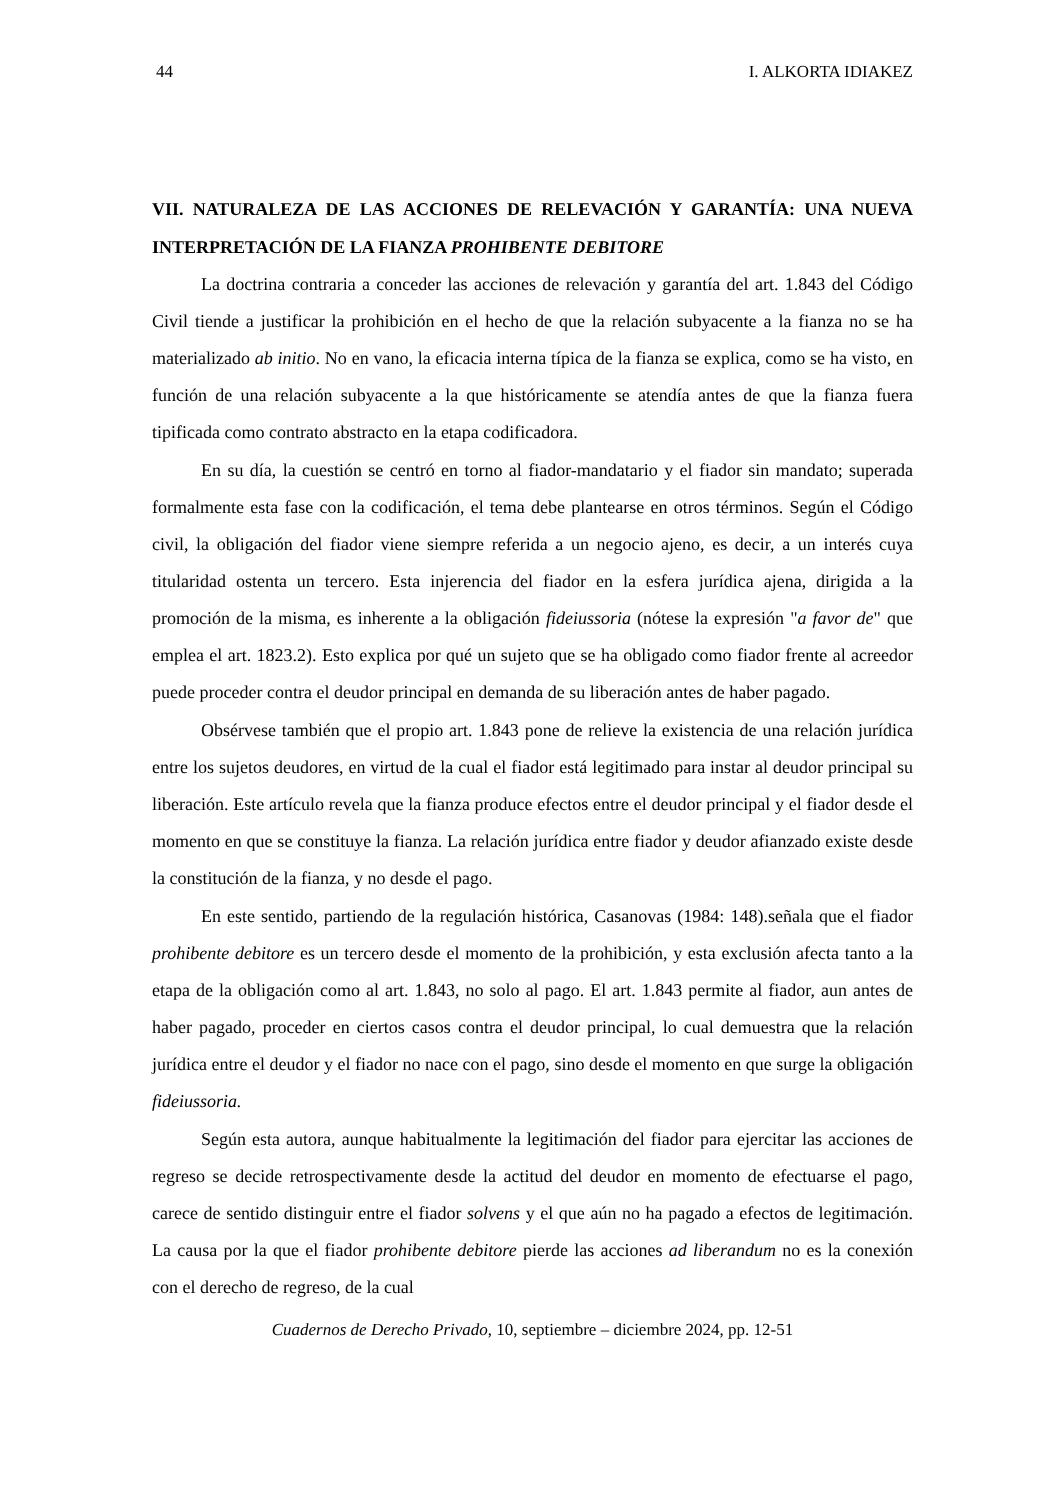44 I. ALKORTA IDIAKEZ
VII. NATURALEZA DE LAS ACCIONES DE RELEVACIÓN Y GARANTÍA: UNA NUEVA INTERPRETACIÓN DE LA FIANZA PROHIBENTE DEBITORE
La doctrina contraria a conceder las acciones de relevación y garantía del art. 1.843 del Código Civil tiende a justificar la prohibición en el hecho de que la relación subyacente a la fianza no se ha materializado ab initio. No en vano, la eficacia interna típica de la fianza se explica, como se ha visto, en función de una relación subyacente a la que históricamente se atendía antes de que la fianza fuera tipificada como contrato abstracto en la etapa codificadora.
En su día, la cuestión se centró en torno al fiador-mandatario y el fiador sin mandato; superada formalmente esta fase con la codificación, el tema debe plantearse en otros términos. Según el Código civil, la obligación del fiador viene siempre referida a un negocio ajeno, es decir, a un interés cuya titularidad ostenta un tercero. Esta injerencia del fiador en la esfera jurídica ajena, dirigida a la promoción de la misma, es inherente a la obligación fideiussoria (nótese la expresión "a favor de" que emplea el art. 1823.2). Esto explica por qué un sujeto que se ha obligado como fiador frente al acreedor puede proceder contra el deudor principal en demanda de su liberación antes de haber pagado.
Obsérvese también que el propio art. 1.843 pone de relieve la existencia de una relación jurídica entre los sujetos deudores, en virtud de la cual el fiador está legitimado para instar al deudor principal su liberación. Este artículo revela que la fianza produce efectos entre el deudor principal y el fiador desde el momento en que se constituye la fianza. La relación jurídica entre fiador y deudor afianzado existe desde la constitución de la fianza, y no desde el pago.
En este sentido, partiendo de la regulación histórica, Casanovas (1984: 148).señala que el fiador prohibente debitore es un tercero desde el momento de la prohibición, y esta exclusión afecta tanto a la etapa de la obligación como al art. 1.843, no solo al pago. El art. 1.843 permite al fiador, aun antes de haber pagado, proceder en ciertos casos contra el deudor principal, lo cual demuestra que la relación jurídica entre el deudor y el fiador no nace con el pago, sino desde el momento en que surge la obligación fideiussoria.
Según esta autora, aunque habitualmente la legitimación del fiador para ejercitar las acciones de regreso se decide retrospectivamente desde la actitud del deudor en momento de efectuarse el pago, carece de sentido distinguir entre el fiador solvens y el que aún no ha pagado a efectos de legitimación. La causa por la que el fiador prohibente debitore pierde las acciones ad liberandum no es la conexión con el derecho de regreso, de la cual
Cuadernos de Derecho Privado, 10, septiembre – diciembre 2024, pp. 12-51